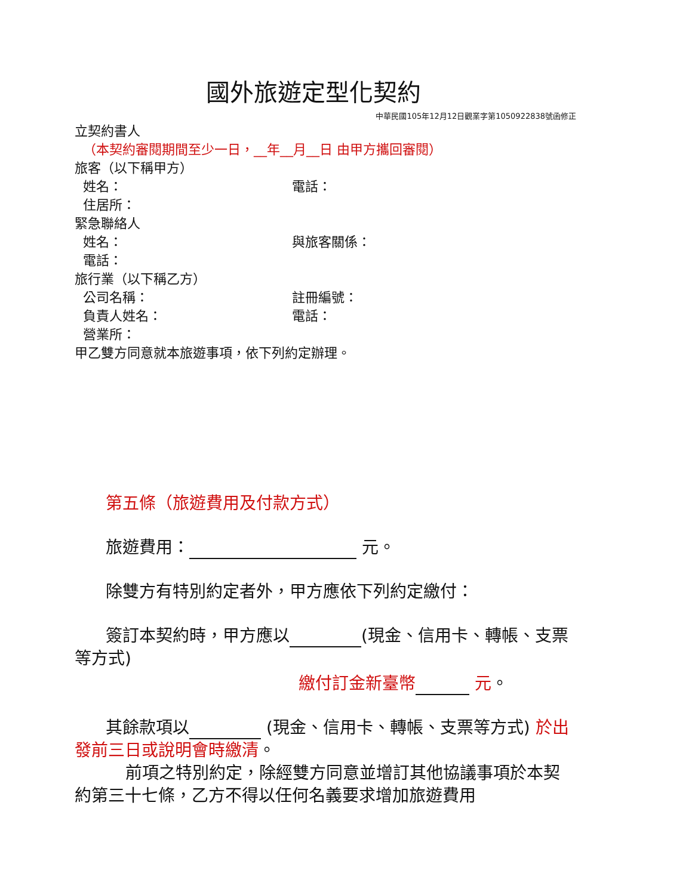國外旅遊定型化契約
中華民國105年12月12日觀業字第1050922838號函修正
立契約書人
（本契約審閱期間至少一日，__年__月__日 由甲方攜回審閱）
旅客（以下稱甲方）
姓名： 電話：
住居所：
緊急聯絡人
姓名： 與旅客關係：
電話：
旅行業（以下稱乙方）
公司名稱： 註冊編號：
負責人姓名： 電話：
營業所：
甲乙雙方同意就本旅遊事項，依下列約定辦理。
第五條（旅遊費用及付款方式）
旅遊費用： 元。
除雙方有特別約定者外，甲方應依下列約定繳付：
簽訂本契約時，甲方應以 (現金、信用卡、轉帳、支票等方式)
繳付訂金新臺幣 元。
其餘款項以 (現金、信用卡、轉帳、支票等方式) 於出發前三日或說明會時繳清。
前項之特別約定，除經雙方同意並增訂其他協議事項於本契約第三十七條，乙方不得以任何名義要求增加旅遊費用